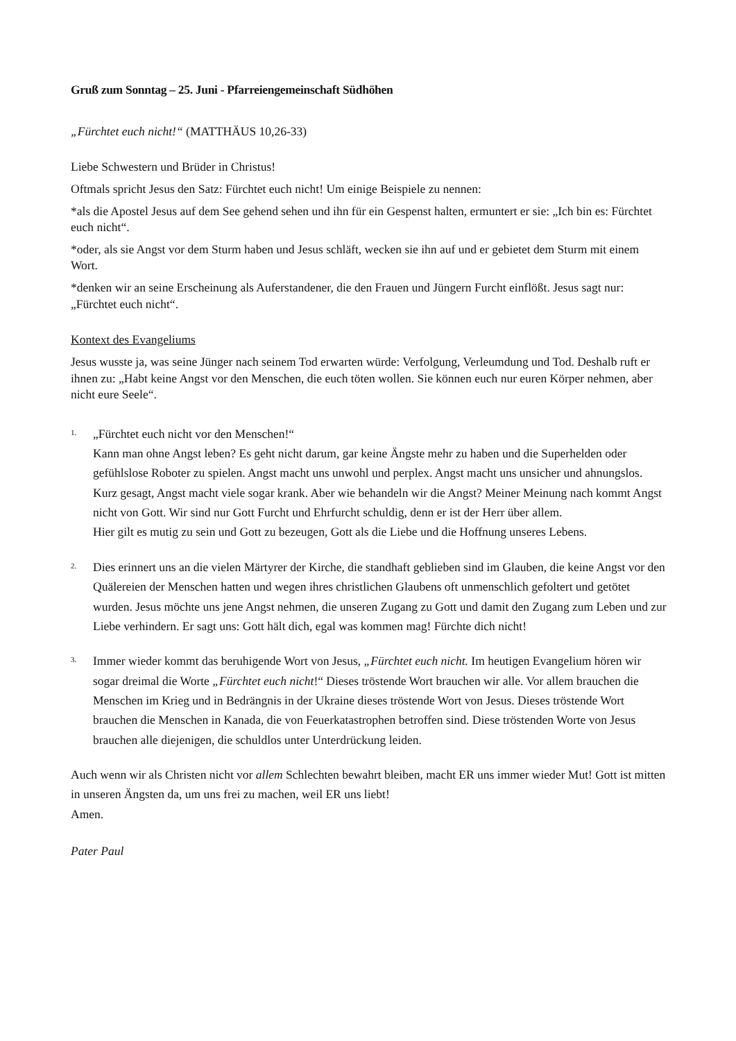Gruß zum Sonntag – 25. Juni - Pfarreiengemeinschaft Südhöhen
„Fürchtet euch nicht!“ (MATTHÄUS 10,26-33)
Liebe Schwestern und Brüder in Christus!
Oftmals spricht Jesus den Satz: Fürchtet euch nicht! Um einige Beispiele zu nennen:
*als die Apostel Jesus auf dem See gehend sehen und ihn für ein Gespenst halten, ermuntert er sie: „Ich bin es: Fürchtet euch nicht“.
*oder, als sie Angst vor dem Sturm haben und Jesus schläft, wecken sie ihn auf und er gebietet dem Sturm mit einem Wort.
*denken wir an seine Erscheinung als Auferstandener, die den Frauen und Jüngern Furcht einflößt. Jesus sagt nur: „Fürchtet euch nicht“.
Kontext des Evangeliums
Jesus wusste ja, was seine Jünger nach seinem Tod erwarten würde: Verfolgung, Verleumdung und Tod. Deshalb ruft er ihnen zu: „Habt keine Angst vor den Menschen, die euch töten wollen. Sie können euch nur euren Körper nehmen, aber nicht eure Seele“.
1.
„Fürchtet euch nicht vor den Menschen!“
Kann man ohne Angst leben? Es geht nicht darum, gar keine Ängste mehr zu haben und die Superhelden oder gefühlslose Roboter zu spielen. Angst macht uns unwohl und perplex. Angst macht uns unsicher und ahnungslos. Kurz gesagt, Angst macht viele sogar krank. Aber wie behandeln wir die Angst? Meiner Meinung nach kommt Angst nicht von Gott. Wir sind nur Gott Furcht und Ehrfurcht schuldig, denn er ist der Herr über allem.
Hier gilt es mutig zu sein und Gott zu bezeugen, Gott als die Liebe und die Hoffnung unseres Lebens.
2.
Dies erinnert uns an die vielen Märtyrer der Kirche, die standhaft geblieben sind im Glauben, die keine Angst vor den Quälereien der Menschen hatten und wegen ihres christlichen Glaubens oft unmenschlich gefoltert und getötet wurden. Jesus möchte uns jene Angst nehmen, die unseren Zugang zu Gott und damit den Zugang zum Leben und zur Liebe verhindern. Er sagt uns: Gott hält dich, egal was kommen mag! Fürchte dich nicht!
3.
Immer wieder kommt das beruhigende Wort von Jesus, „Fürchtet euch nicht. Im heutigen Evangelium hören wir sogar dreimal die Worte „Fürchtet euch nicht!“ Dieses tröstende Wort brauchen wir alle. Vor allem brauchen die Menschen im Krieg und in Bedrängnis in der Ukraine dieses tröstende Wort von Jesus. Dieses tröstende Wort brauchen die Menschen in Kanada, die von Feuerkatastrophen betroffen sind. Diese tröstenden Worte von Jesus brauchen alle diejenigen, die schuldlos unter Unterdrückung leiden.
Auch wenn wir als Christen nicht vor allem Schlechten bewahrt bleiben, macht ER uns immer wieder Mut! Gott ist mitten in unseren Ängsten da, um uns frei zu machen, weil ER uns liebt!
Amen.
Pater Paul